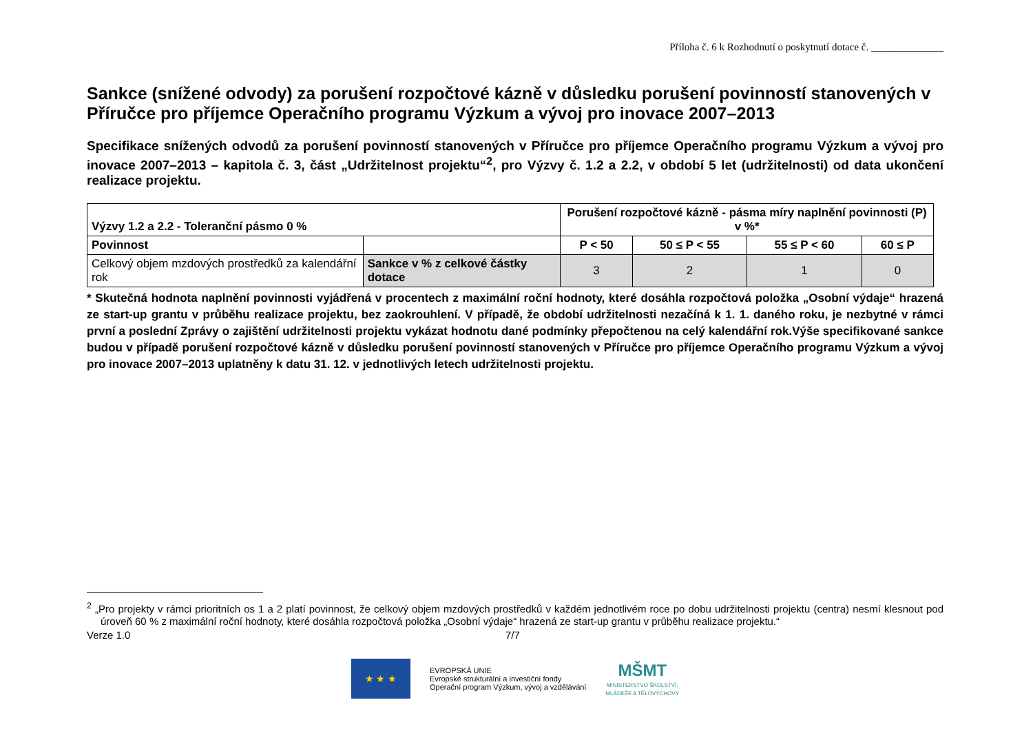Příloha č. 6 k Rozhodnutí o poskytnutí dotace č. ______________
Sankce (snížené odvody) za porušení rozpočtové kázně v důsledku porušení povinností stanovených v Příručce pro příjemce Operačního programu Výzkum a vývoj pro inovace 2007–2013
Specifikace snížených odvodů za porušení povinností stanovených v Příručce pro příjemce Operačního programu Výzkum a vývoj pro inovace 2007–2013 – kapitola č. 3, část „Udržitelnost projektu“<sup>2</sup>, pro Výzvy č. 1.2 a 2.2, v období 5 let (udržitelnosti) od data ukončení realizace projektu.
| Výzvy 1.2 a 2.2 - Toleranční pásmo 0 % | | Porušení rozpočtové kázně - pásma míry naplnění povinnosti (P) v %* | | | |
| --- | --- | --- | --- | --- | --- |
| Povinnost | | P < 50 | 50 ≤ P < 55 | 55 ≤ P < 60 | 60 ≤ P |
| Celkový objem mzdových prostředků za kalendářní rok | Sankce v % z celkové částky dotace | 3 | 2 | 1 | 0 |
* Skutečná hodnota naplnění povinnosti vyjádřená v procentech z maximální roční hodnoty, které dosáhla rozpočtová položka „Osobní výdaje“ hrazená ze start-up grantu v průběhu realizace projektu, bez zaokrouhlení. V případě, že období udržitelnosti nezačíná k 1. 1. daného roku, je nezbytné v rámci první a poslední Zprávy o zajištění udržitelnosti projektu vykázat hodnotu dané podmínky přepočtenou na celý kalendářní rok.Výše specifikované sankce budou v případě porušení rozpočtové kázně v důsledku porušení povinností stanovených v Příručce pro příjemce Operačního programu Výzkum a vývoj pro inovace 2007–2013 uplatněny k datu 31. 12. v jednotlivých letech udržitelnosti projektu.
<sup>2</sup> „Pro projekty v rámci prioritních os 1 a 2 platí povinnost, že celkový objem mzdových prostředků v každém jednotlivém roce po dobu udržitelnosti projektu (centra) nesmí klesnout pod úroveň 60 % z maximální roční hodnoty, které dosáhla rozpočtová položka „Osobní výdaje“ hrazená ze start-up grantu v průběhu realizace projektu.“
Verze 1.0 7/7
★ ★ ★
EVROPSKÁ UNIE
Evropské strukturální a investiční fondy
Operační program Výzkum, vývoj a vzdělávání
MŠMT
MINISTERSTVO ŠKOLSTVÍ,
MLÁDEŽE A TĚLOVÝCHOVY